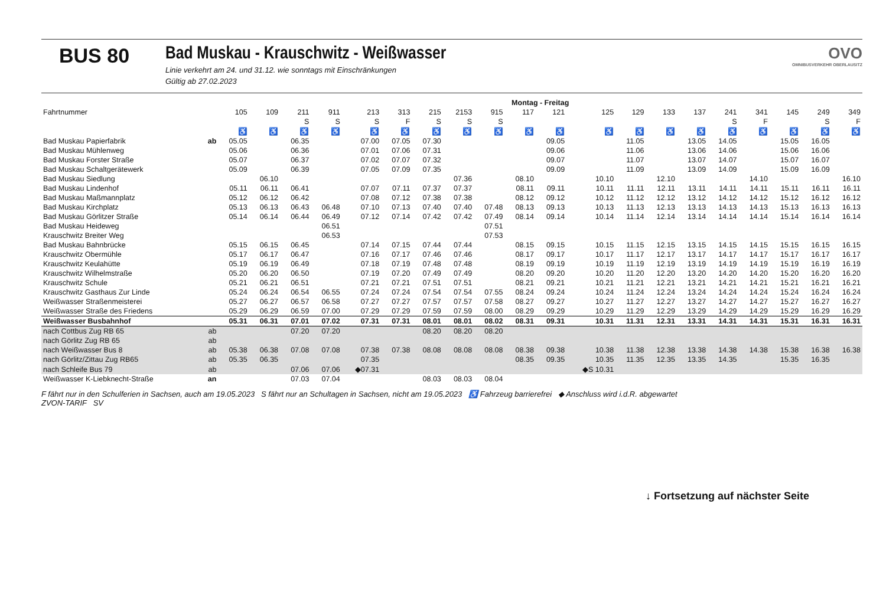BUS 80 Bad Muskau - Krauschwitz - Weißwasser
Linie verkehrt am 24. und 31.12. wie sonntags mit Einschränkungen
Gültig ab 27.02.2023
OVO
OMNIBUSVERKEHR OBERLAUSITZ
| | | Montag - Freitag | | | | | | | | | | | | | | | | | | | |
| --- | --- | --- | --- | --- | --- | --- | --- | --- | --- | --- | --- | --- | --- | --- | --- | --- | --- | --- | --- | --- | --- |
| Fahrtnummer | | 105 | 109 | 211 | 911 | 213 | 313 | 215 | 2153 | 915 | 117 | 121 | 125 | 129 | 133 | 137 | 241 | 341 | 145 | 249 | 349 |
| | | | | S | S | S | F | S | S | S | | | | | | | S | F | | S | F |
| | | ♿ | ♿ | ♿ | ♿ | ♿ | ♿ | ♿ | ♿ | ♿ | ♿ | ♿ | ♿ | ♿ | ♿ | ♿ | ♿ | ♿ | ♿ | ♿ | ♿ |
| Bad Muskau Papierfabrik | ab | 05.05 | | 06.35 | | 07.00 | 07.05 | 07.30 | | | | 09.05 | | 11.05 | | 13.05 | 14.05 | | 15.05 | 16.05 | |
| Bad Muskau Mühlenweg | | 05.06 | | 06.36 | | 07.01 | 07.06 | 07.31 | | | | 09.06 | | 11.06 | | 13.06 | 14.06 | | 15.06 | 16.06 | |
| Bad Muskau Forster Straße | | 05.07 | | 06.37 | | 07.02 | 07.07 | 07.32 | | | | 09.07 | | 11.07 | | 13.07 | 14.07 | | 15.07 | 16.07 | |
| Bad Muskau Schaltgerätewerk | | 05.09 | | 06.39 | | 07.05 | 07.09 | 07.35 | | | | 09.09 | | 11.09 | | 13.09 | 14.09 | | 15.09 | 16.09 | |
| Bad Muskau Siedlung | | | 06.10 | | | | | | 07.36 | | 08.10 | | 10.10 | | 12.10 | | | 14.10 | | | 16.10 |
| Bad Muskau Lindenhof | | 05.11 | 06.11 | 06.41 | | 07.07 | 07.11 | 07.37 | 07.37 | | 08.11 | 09.11 | 10.11 | 11.11 | 12.11 | 13.11 | 14.11 | 14.11 | 15.11 | 16.11 | 16.11 |
| Bad Muskau Maßmannplatz | | 05.12 | 06.12 | 06.42 | | 07.08 | 07.12 | 07.38 | 07.38 | | 08.12 | 09.12 | 10.12 | 11.12 | 12.12 | 13.12 | 14.12 | 14.12 | 15.12 | 16.12 | 16.12 |
| Bad Muskau Kirchplatz | | 05.13 | 06.13 | 06.43 | 06.48 | 07.10 | 07.13 | 07.40 | 07.40 | 07.48 | 08.13 | 09.13 | 10.13 | 11.13 | 12.13 | 13.13 | 14.13 | 14.13 | 15.13 | 16.13 | 16.13 |
| Bad Muskau Görlitzer Straße | | 05.14 | 06.14 | 06.44 | 06.49 | 07.12 | 07.14 | 07.42 | 07.42 | 07.49 | 08.14 | 09.14 | 10.14 | 11.14 | 12.14 | 13.14 | 14.14 | 14.14 | 15.14 | 16.14 | 16.14 |
| Bad Muskau Heideweg | | | | | 06.51 | | | | | 07.51 | | | | | | | | | | | |
| Krauschwitz Breiter Weg | | | | | 06.53 | | | | | 07.53 | | | | | | | | | | | |
| Bad Muskau Bahnbrücke | | 05.15 | 06.15 | 06.45 | | 07.14 | 07.15 | 07.44 | 07.44 | | 08.15 | 09.15 | 10.15 | 11.15 | 12.15 | 13.15 | 14.15 | 14.15 | 15.15 | 16.15 | 16.15 |
| Krauschwitz Obermühle | | 05.17 | 06.17 | 06.47 | | 07.16 | 07.17 | 07.46 | 07.46 | | 08.17 | 09.17 | 10.17 | 11.17 | 12.17 | 13.17 | 14.17 | 14.17 | 15.17 | 16.17 | 16.17 |
| Krauschwitz Keulahütte | | 05.19 | 06.19 | 06.49 | | 07.18 | 07.19 | 07.48 | 07.48 | | 08.19 | 09.19 | 10.19 | 11.19 | 12.19 | 13.19 | 14.19 | 14.19 | 15.19 | 16.19 | 16.19 |
| Krauschwitz Wilhelmstraße | | 05.20 | 06.20 | 06.50 | | 07.19 | 07.20 | 07.49 | 07.49 | | 08.20 | 09.20 | 10.20 | 11.20 | 12.20 | 13.20 | 14.20 | 14.20 | 15.20 | 16.20 | 16.20 |
| Krauschwitz Schule | | 05.21 | 06.21 | 06.51 | | 07.21 | 07.21 | 07.51 | 07.51 | | 08.21 | 09.21 | 10.21 | 11.21 | 12.21 | 13.21 | 14.21 | 14.21 | 15.21 | 16.21 | 16.21 |
| Krauschwitz Gasthaus Zur Linde | | 05.24 | 06.24 | 06.54 | 06.55 | 07.24 | 07.24 | 07.54 | 07.54 | 07.55 | 08.24 | 09.24 | 10.24 | 11.24 | 12.24 | 13.24 | 14.24 | 14.24 | 15.24 | 16.24 | 16.24 |
| Weißwasser Straßenmeisterei | | 05.27 | 06.27 | 06.57 | 06.58 | 07.27 | 07.27 | 07.57 | 07.57 | 07.58 | 08.27 | 09.27 | 10.27 | 11.27 | 12.27 | 13.27 | 14.27 | 14.27 | 15.27 | 16.27 | 16.27 |
| Weißwasser Straße des Friedens | | 05.29 | 06.29 | 06.59 | 07.00 | 07.29 | 07.29 | 07.59 | 07.59 | 08.00 | 08.29 | 09.29 | 10.29 | 11.29 | 12.29 | 13.29 | 14.29 | 14.29 | 15.29 | 16.29 | 16.29 |
| Weißwasser Busbahnhof | | 05.31 | 06.31 | 07.01 | 07.02 | 07.31 | 07.31 | 08.01 | 08.01 | 08.02 | 08.31 | 09.31 | 10.31 | 11.31 | 12.31 | 13.31 | 14.31 | 14.31 | 15.31 | 16.31 | 16.31 |
| nach Cottbus Zug RB 65 | ab | | | 07.20 | 07.20 | | | 08.20 | 08.20 | 08.20 | | | | | | | | | | | |
| nach Görlitz Zug RB 65 | ab | | | | | | | | | | | | | | | | | | | | |
| nach Weißwasser Bus 8 | ab | 05.38 | 06.38 | 07.08 | 07.08 | 07.38 | 07.38 | 08.08 | 08.08 | 08.08 | 08.38 | 09.38 | 10.38 | 11.38 | 12.38 | 13.38 | 14.38 | 14.38 | 15.38 | 16.38 | 16.38 |
| nach Görlitz/Zittau Zug RB65 | ab | 05.35 | 06.35 | | | 07.35 | | | | | 08.35 | 09.35 | 10.35 | 11.35 | 12.35 | 13.35 | 14.35 | | 15.35 | 16.35 | |
| nach Schleife Bus 79 | ab | | | 07.06 | 07.06 | ◆07.31 | | | | | | | ◆S 10.31 | | | | | | | | |
| Weißwasser K-Liebknecht-Straße | an | | | 07.03 | 07.04 | | | 08.03 | 08.03 | 08.04 | | | | | | | | | | | |
F fährt nur in den Schulferien in Sachsen, auch am 19.05.2023 S fährt nur an Schultagen in Sachsen, nicht am 19.05.2023 ♿ Fahrzeug barrierefrei ◆ Anschluss wird i.d.R. abgewartet
ZVON-TARIF SV
↓ Fortsetzung auf nächster Seite